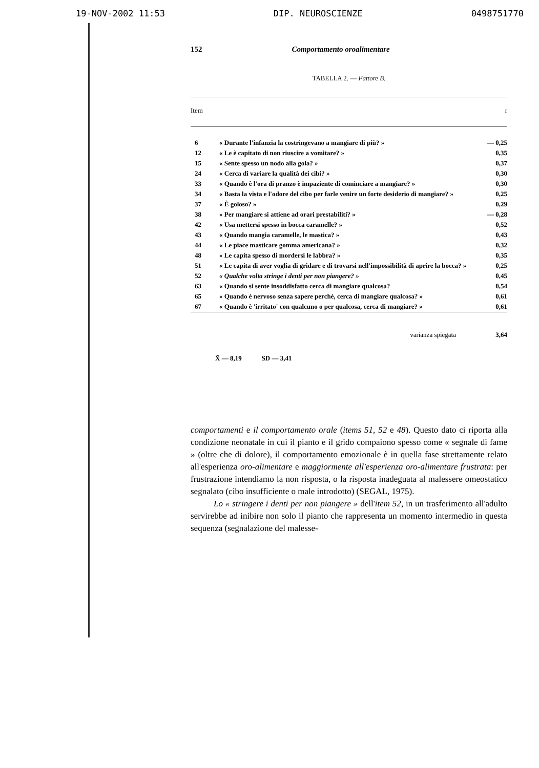19-NOV-2002 11:53 DIP. NEUROSCIENZE 0498751770
152 Comportamento oroalimentare
TABELLA 2. — Fattore B.
| Item | | r |
| --- | --- | --- |
| 6 | « Durante l'infanzia la costringevano a mangiare di più? » | — 0,25 |
| 12 | « Le è capitato di non riuscire a vomitare? » | 0,35 |
| 15 | « Sente spesso un nodo alla gola? » | 0,37 |
| 24 | « Cerca di variare la qualità dei cibi? » | 0,30 |
| 33 | « Quando è l'ora di pranzo è impaziente di cominciare a mangiare? » | 0,30 |
| 34 | « Basta la vista e l'odore del cibo per farle venire un forte desiderio di mangiare? » | 0,25 |
| 37 | « È goloso? » | 0,29 |
| 38 | « Per mangiare si attiene ad orari prestabiliti? » | — 0,28 |
| 42 | « Usa mettersi spesso in bocca caramelle? » | 0,52 |
| 43 | « Quando mangia caramelle, le mastica? » | 0,43 |
| 44 | « Le piace masticare gomma americana? » | 0,32 |
| 48 | « Le capita spesso di mordersi le labbra? » | 0,35 |
| 51 | « Le capita di aver voglia di gridare e di trovarsi nell'impossibilità di aprire la bocca? » | 0,25 |
| 52 | « Qualche volta stringe i denti per non piangere? » | 0,45 |
| 63 | « Quando si sente insoddisfatto cerca di mangiare qualcosa? | 0,54 |
| 65 | « Quando è nervoso senza sapere perchè, cerca di mangiare qualcosa? » | 0,61 |
| 67 | « Quando è 'irritato' con qualcuno o per qualcosa, cerca di mangiare? » | 0,61 |
| varianza spiegata | | 3,64 |
X̄ — 8,19 SD — 3,41
comportamenti e il comportamento orale (items 51, 52 e 48). Questo dato ci riporta alla condizione neonatale in cui il pianto e il grido compaiono spesso come « segnale di fame » (oltre che di dolore), il comportamento emozionale è in quella fase strettamente relato all'esperienza oro-alimentare e maggiormente all'esperienza oro-alimentare frustrata: per frustrazione intendiamo la non risposta, o la risposta inadeguata al malessere omeostatico segnalato (cibo insufficiente o male introdotto) (SEGAL, 1975).
Lo « stringere i denti per non piangere » dell'item 52, in un trasferimento all'adulto servirebbe ad inibire non solo il pianto che rappresenta un momento intermedio in questa sequenza (segnalazione del malesse-